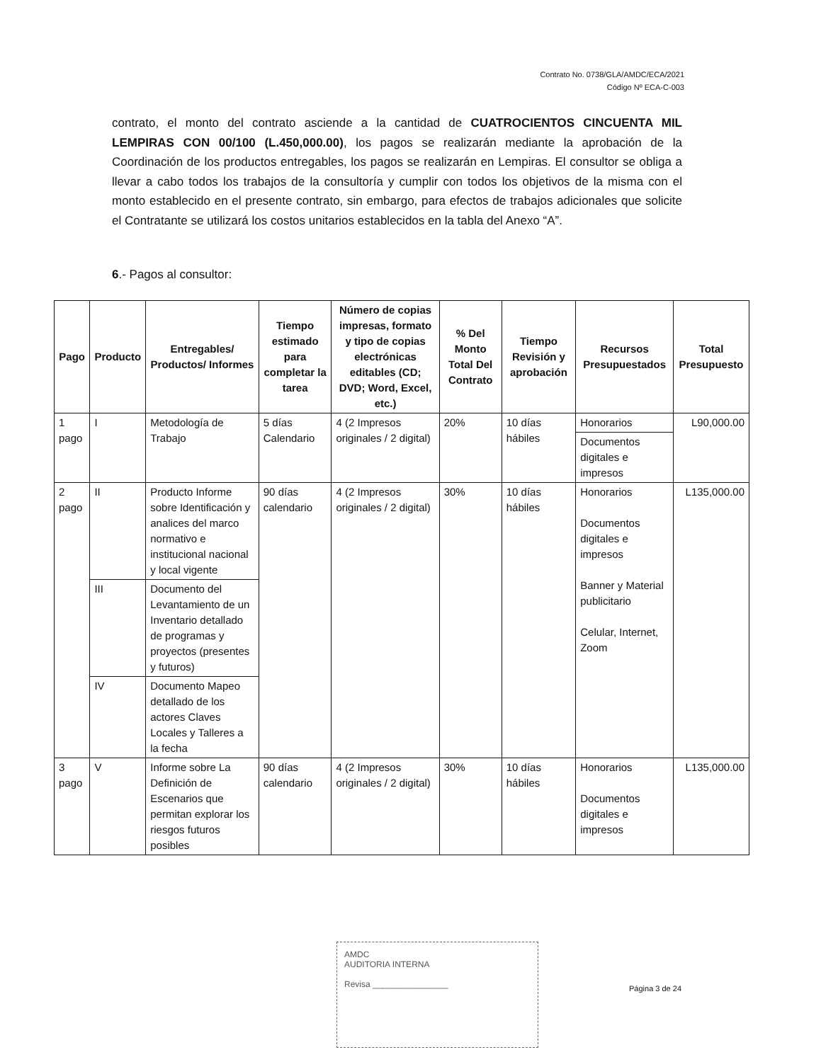Contrato No. 0738/GLA/AMDC/ECA/2021
Código Nº ECA-C-003
contrato, el monto del contrato asciende a la cantidad de CUATROCIENTOS CINCUENTA MIL LEMPIRAS CON 00/100 (L.450,000.00), los pagos se realizarán mediante la aprobación de la Coordinación de los productos entregables, los pagos se realizarán en Lempiras. El consultor se obliga a llevar a cabo todos los trabajos de la consultoría y cumplir con todos los objetivos de la misma con el monto establecido en el presente contrato, sin embargo, para efectos de trabajos adicionales que solicite el Contratante se utilizará los costos unitarios establecidos en la tabla del Anexo “A”.
6.- Pagos al consultor:
| Pago | Producto | Entregables/ Productos/ Informes | Tiempo estimado para completar la tarea | Número de copias impresas, formato y tipo de copias electrónicas editables (CD; DVD; Word, Excel, etc.) | % Del Monto Total Del Contrato | Tiempo Revisión y aprobación | Recursos Presupuestados | Total Presupuesto |
| --- | --- | --- | --- | --- | --- | --- | --- | --- |
| 1 pago | I | Metodología de Trabajo | 5 días Calendario | 4 (2 Impresos originales / 2 digital) | 20% | 10 días hábiles | Honorarios | L90,000.00 |
| | | | | | | | Documentos digitales e impresos | |
| 2 pago | II | Producto Informe sobre Identificación y analices del marco normativo e institucional nacional y local vigente | 90 días calendario | 4 (2 Impresos originales / 2 digital) | 30% | 10 días hábiles | Honorarios Documentos digitales e impresos Banner y Material publicitario Celular, Internet, Zoom | L135,000.00 |
| | III | Documento del Levantamiento de un Inventario detallado de programas y proyectos (presentes y futuros) | | | | | | |
| | IV | Documento Mapeo detallado de los actores Claves Locales y Talleres a la fecha | | | | | | |
| 3 pago | V | Informe sobre La Definición de Escenarios que permitan explorar los riesgos futuros posibles | 90 días calendario | 4 (2 Impresos originales / 2 digital) | 30% | 10 días hábiles | Honorarios Documentos digitales e impresos | L135,000.00 |
AMDC
AUDITORIA INTERNA
Revisa ________________
Página 3 de 24